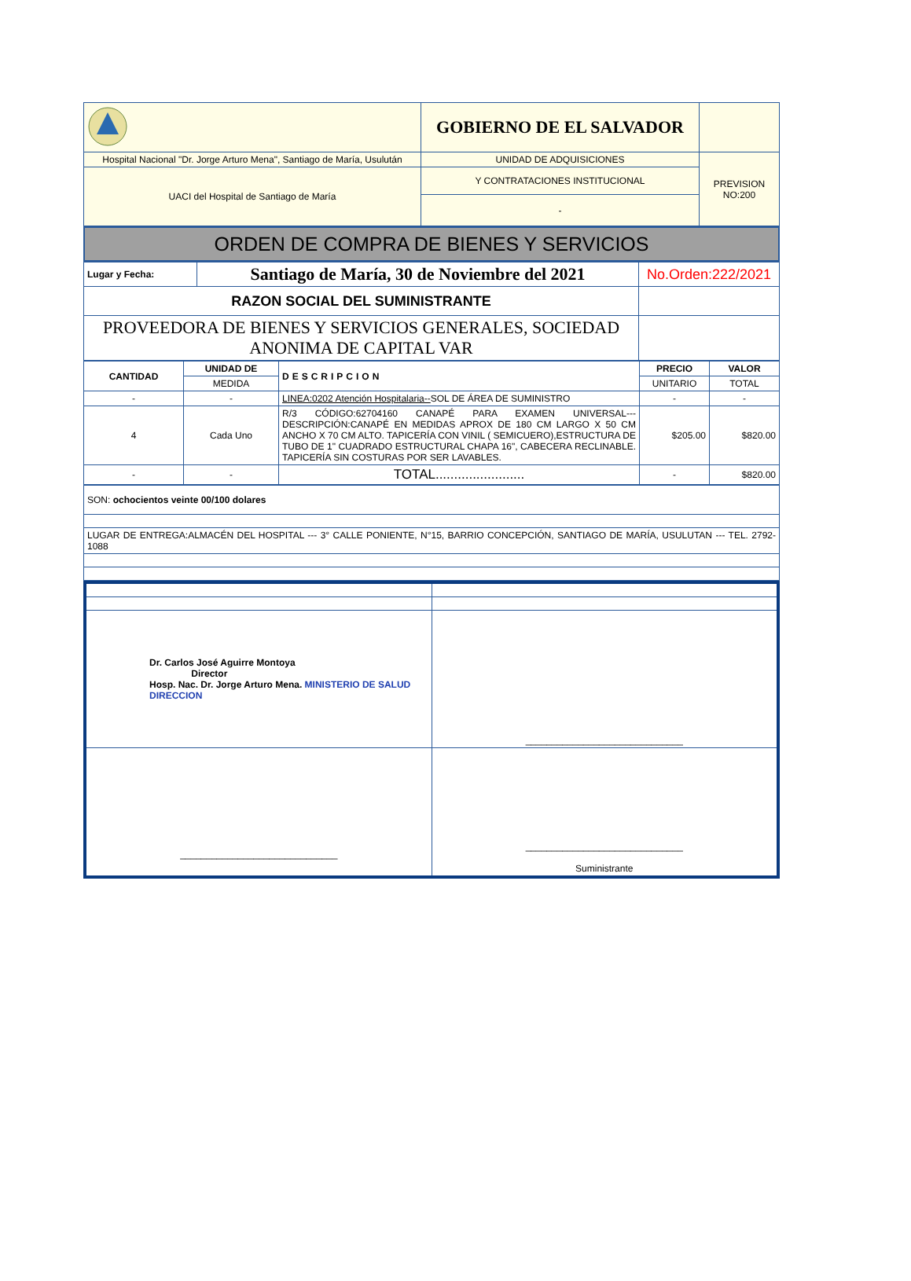| | GOBIERNO DE EL SALVADOR | |
| Hospital Nacional "Dr. Jorge Arturo Mena", Santiago de María, Usulután | UNIDAD DE ADQUISICIONES | PREVISION NO:200 |
| UACI del Hospital de Santiago de María | Y CONTRATACIONES INSTITUCIONAL | |
| | - | |
ORDEN DE COMPRA DE BIENES Y SERVICIOS
| Lugar y Fecha: | Santiago de María, 30 de Noviembre del 2021 | No.Orden:222/2021 |
| RAZON SOCIAL DEL SUMINISTRANTE | | |
| PROVEEDORA DE BIENES Y SERVICIOS GENERALES, SOCIEDAD ANONIMA DE CAPITAL VAR | | |
| CANTIDAD | UNIDAD DE | DESCRIPCION | PRECIO | VALOR |
| --- | --- | --- | --- | --- |
| | MEDIDA | | UNITARIO | TOTAL |
| - | - | LINEA:0202 Atención Hospitalaria-- SOL DE ÁREA DE SUMINISTRO | - | - |
| 4 | Cada Uno | R/3 CÓDIGO:62704160 CANAPÉ PARA EXAMEN UNIVERSAL---DESCRIPCIÓN:CANAPÉ EN MEDIDAS APROX DE 180 CM LARGO X 50 CM ANCHO X 70 CM ALTO. TAPICERÍA CON VINIL ( SEMICUERO),ESTRUCTURA DE TUBO DE 1" CUADRADO ESTRUCTURAL CHAPA 16", CABECERA RECLINABLE. TAPICERÍA SIN COSTURAS POR SER LAVABLES. | $205.00 | $820.00 |
| - | - | TOTAL........................ | - | $820.00 |
| SON: ochocientos veinte 00/100 dolares |
| LUGAR DE ENTREGA:ALMACÉN DEL HOSPITAL --- 3° CALLE PONIENTE, N°15, BARRIO CONCEPCIÓN, SANTIAGO DE MARÍA, USULUTAN --- TEL. 2792-1088 |
| Dr. Carlos José Aguirre Montoya Director Hosp. Nac. Dr. Jorge Arturo Mena. MINISTERIO DE SALUD DIRECCION | ______________________________ |
| ______________________________ | ______________________________ Suministrante |